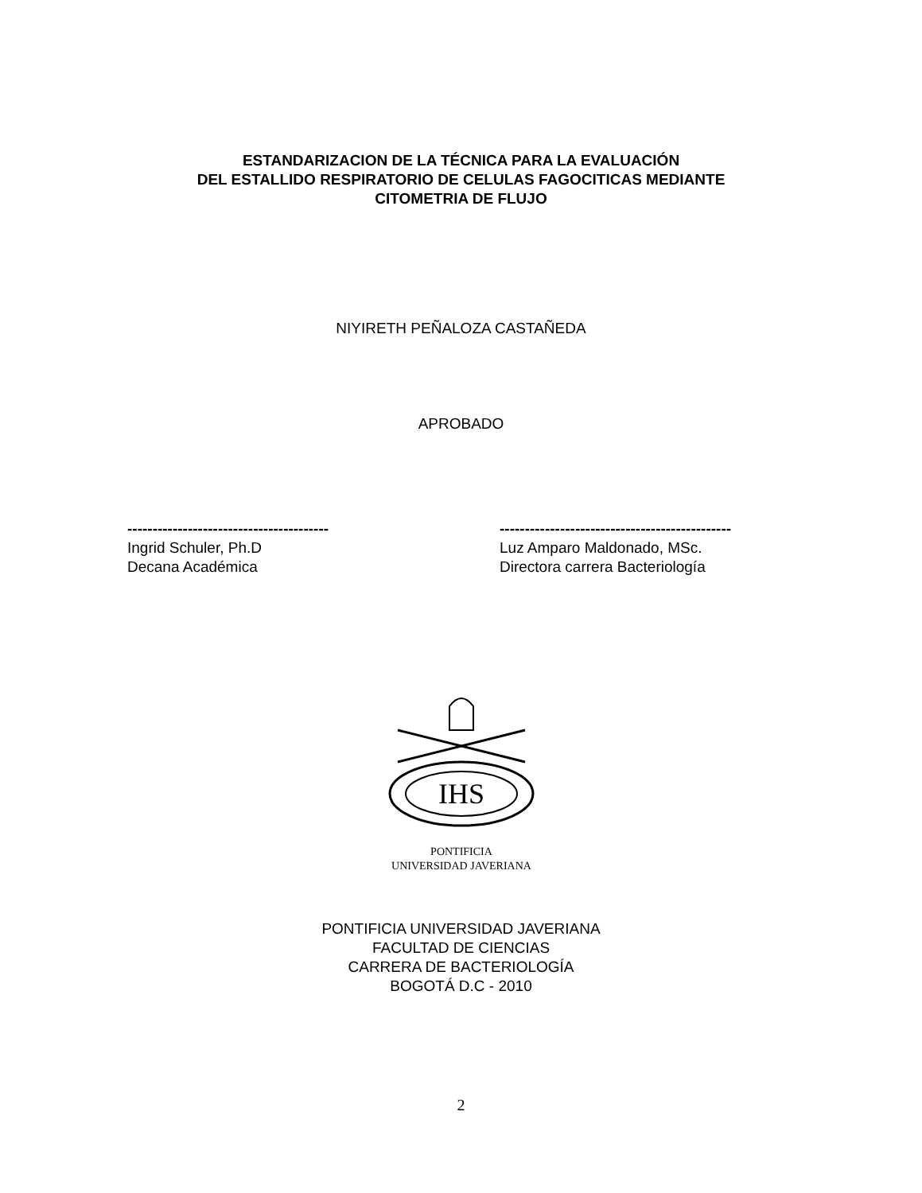ESTANDARIZACION DE LA TÉCNICA PARA LA EVALUACIÓN
DEL ESTALLIDO RESPIRATORIO DE CELULAS FAGOCITICAS MEDIANTE
CITOMETRIA DE FLUJO
NIYIRETH PEÑALOZA CASTAÑEDA
APROBADO
----------------------------------------
Ingrid Schuler, Ph.D
Decana Académica
----------------------------------------------
Luz Amparo Maldonado, MSc.
Directora carrera Bacteriología
IHS
PONTIFICIA
UNIVERSIDAD JAVERIANA
PONTIFICIA UNIVERSIDAD JAVERIANA
FACULTAD DE CIENCIAS
CARRERA DE BACTERIOLOGÍA
BOGOTÁ D.C - 2010
2